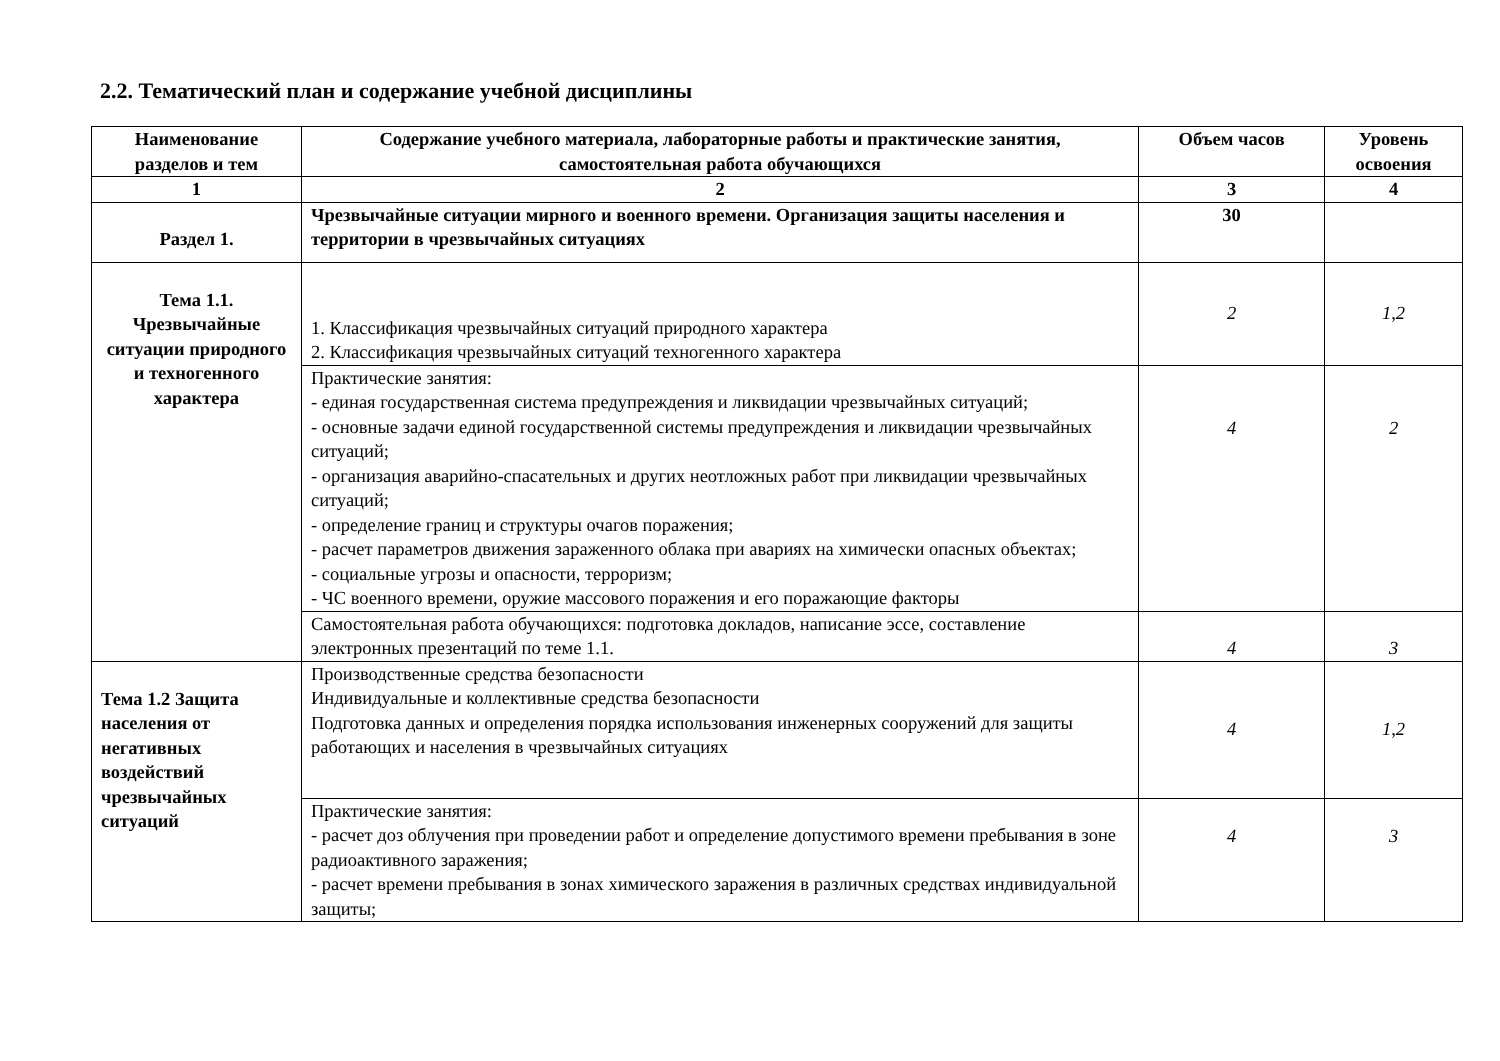2.2. Тематический план и содержание учебной дисциплины
| Наименование разделов и тем | Содержание учебного материала, лабораторные работы и практические занятия, самостоятельная работа обучающихся | Объем часов | Уровень освоения |
| --- | --- | --- | --- |
| 1 | 2 | 3 | 4 |
| Раздел 1. | Чрезвычайные ситуации мирного и военного времени. Организация защиты населения и территории в чрезвычайных ситуациях | 30 | |
| Тема 1.1. Чрезвычайные ситуации природного и техногенного характера | 1. Классификация чрезвычайных ситуаций природного характера 2. Классификация чрезвычайных ситуаций техногенного характера | 2 | 1,2 |
| | Практические занятия: - единая государственная система предупреждения и ликвидации чрезвычайных ситуаций; - основные задачи единой государственной системы предупреждения и ликвидации чрезвычайных ситуаций; - организация аварийно-спасательных и других неотложных работ при ликвидации чрезвычайных ситуаций; - определение границ и структуры очагов поражения; - расчет параметров движения зараженного облака при авариях на химически опасных объектах; - социальные угрозы и опасности, терроризм; - ЧС военного времени, оружие массового поражения и его поражающие факторы | 4 | 2 |
| | Самостоятельная работа обучающихся: подготовка докладов, написание эссе, составление электронных презентаций по теме 1.1. | 4 | 3 |
| Тема 1.2 Защита населения от негативных воздействий чрезвычайных ситуаций | Производственные средства безопасности Индивидуальные и коллективные средства безопасности Подготовка данных и определения порядка использования инженерных сооружений для защиты работающих и населения в чрезвычайных ситуациях | 4 | 1,2 |
| | Практические занятия: - расчет доз облучения при проведении работ и определение допустимого времени пребывания в зоне радиоактивного заражения; - расчет времени пребывания в зонах химического заражения в различных средствах индивидуальной защиты; | 4 | 3 |